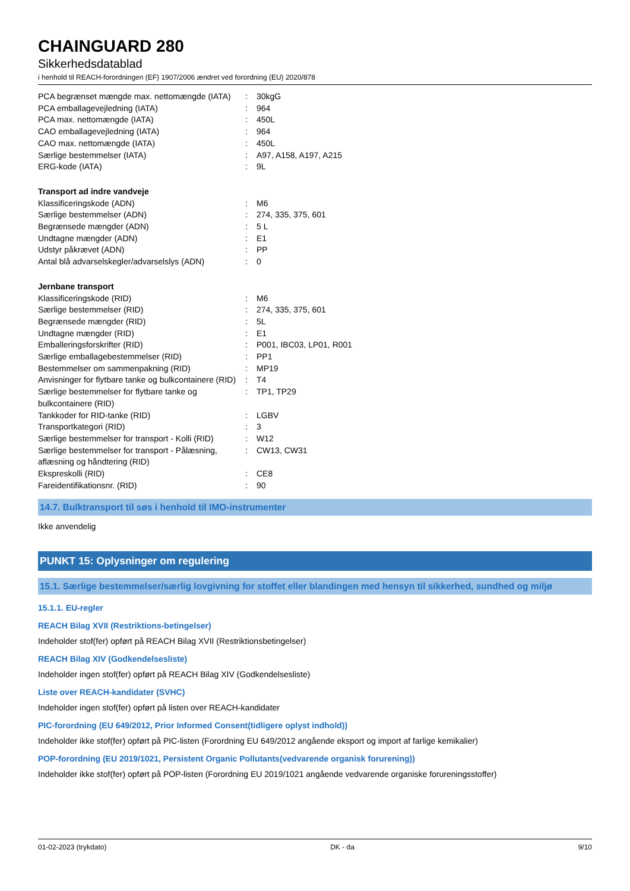CHAINGUARD 280
Sikkerhedsdatablad
i henhold til REACH-forordningen (EF) 1907/2006 ændret ved forordning (EU) 2020/878
| PCA begrænset mængde max. nettomængde (IATA) | : | 30kgG |
| PCA emballagevejledning (IATA) | : | 964 |
| PCA max. nettomængde (IATA) | : | 450L |
| CAO emballagevejledning (IATA) | : | 964 |
| CAO max. nettomængde (IATA) | : | 450L |
| Særlige bestemmelser (IATA) | : | A97, A158, A197, A215 |
| ERG-kode (IATA) | : | 9L |
Transport ad indre vandveje
| Klassificeringskode (ADN) | : | M6 |
| Særlige bestemmelser (ADN) | : | 274, 335, 375, 601 |
| Begrænsede mængder (ADN) | : | 5 L |
| Undtagne mængder (ADN) | : | E1 |
| Udstyr påkrævet (ADN) | : | PP |
| Antal blå advarselskegler/advarselslys (ADN) | : | 0 |
Jernbane transport
| Klassificeringskode (RID) | : | M6 |
| Særlige bestemmelser (RID) | : | 274, 335, 375, 601 |
| Begrænsede mængder (RID) | : | 5L |
| Undtagne mængder (RID) | : | E1 |
| Emballeringsforskrifter (RID) | : | P001, IBC03, LP01, R001 |
| Særlige emballagebestemmelser (RID) | : | PP1 |
| Bestemmelser om sammenpakning (RID) | : | MP19 |
| Anvisninger for flytbare tanke og bulkcontainere (RID) | : | T4 |
| Særlige bestemmelser for flytbare tanke og bulkcontainere (RID) | : | TP1, TP29 |
| Tankkoder for RID-tanke (RID) | : | LGBV |
| Transportkategori (RID) | : | 3 |
| Særlige bestemmelser for transport - Kolli (RID) | : | W12 |
| Særlige bestemmelser for transport - Pålæsning, aflæsning og håndtering (RID) | : | CW13, CW31 |
| Ekspreskolli (RID) | : | CE8 |
| Fareidentifikationsnr. (RID) | : | 90 |
14.7. Bulktransport til søs i henhold til IMO-instrumenter
Ikke anvendelig
PUNKT 15: Oplysninger om regulering
15.1. Særlige bestemmelser/særlig lovgivning for stoffet eller blandingen med hensyn til sikkerhed, sundhed og miljø
15.1.1. EU-regler
REACH Bilag XVII (Restriktions-betingelser)
Indeholder stof(fer) opført på REACH Bilag XVII (Restriktionsbetingelser)
REACH Bilag XIV (Godkendelsesliste)
Indeholder ingen stof(fer) opført på REACH Bilag XIV (Godkendelsesliste)
Liste over REACH-kandidater (SVHC)
Indeholder ingen stof(fer) opført på listen over REACH-kandidater
PIC-forordning (EU 649/2012, Prior Informed Consent(tidligere oplyst indhold))
Indeholder ikke stof(fer) opført på PIC-listen (Forordning EU 649/2012 angående eksport og import af farlige kemikalier)
POP-forordning (EU 2019/1021, Persistent Organic Pollutants(vedvarende organisk forurening))
Indeholder ikke stof(fer) opført på POP-listen (Forordning EU 2019/1021 angående vedvarende organiske forureningsstoffer)
01-02-2023 (trykdato) DK - da 9/10